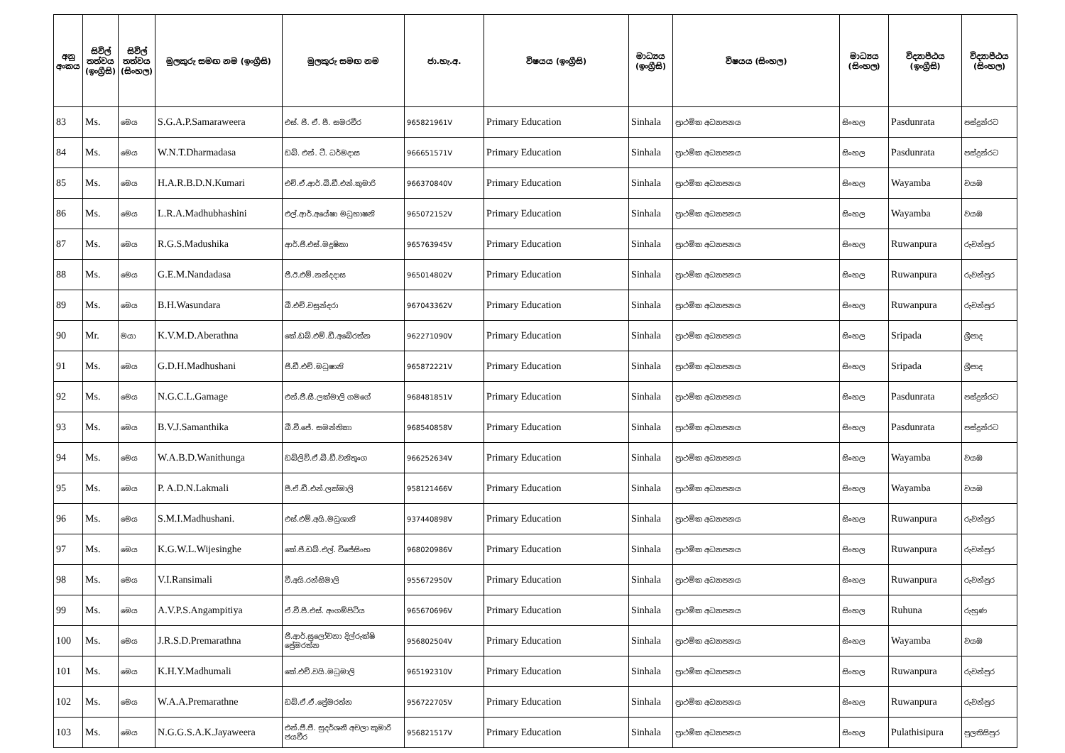| අනු අංකය | සිවිල් තත්වය (ඉංග්‍රීසි) | සිවිල් තත්වය (සිංහල) | මුලකුරු සමඟ නම (ඉංග්‍රීසි) | මුලකුරු සමඟ නම | ජා.හැ.අ. | විෂයය (ඉංග්‍රීසි) | මාධ්‍යය (ඉංග්‍රීසි) | විෂයය (සිංහල) | මාධ්‍යය (සිංහල) | විද්‍යාපීඨය (ඉංග්‍රීසි) | විද්‍යාපීඨය (සිංහල) |
| --- | --- | --- | --- | --- | --- | --- | --- | --- | --- | --- | --- |
| 83 | Ms. | මෙය | S.G.A.P.Samaraweera | එස්. ජී. ඒ. පී. සමරවීර | 965821961V | Primary Education | Sinhala | ප්‍රාථමික අධ්‍යාපනය | සිංහල | Pasdunrata | පස්දුන්රට |
| 84 | Ms. | මෙය | W.N.T.Dharmadasa | ඩබ්. එන්. ටී. ධර්මදාස | 966651571V | Primary Education | Sinhala | ප්‍රාථමික අධ්‍යාපනය | සිංහල | Pasdunrata | පස්දුන්රට |
| 85 | Ms. | මෙය | H.A.R.B.D.N.Kumari | එච්.ඒ.ආර්.බී.ඩී.එන්.කුමාරි | 966370840V | Primary Education | Sinhala | ප්‍රාථමික අධ්‍යාපනය | සිංහල | Wayamba | වයඹ |
| 86 | Ms. | මෙය | L.R.A.Madhubhashini | එල්.ආර්.අයේෂා මධුභාෂනි | 965072152V | Primary Education | Sinhala | ප්‍රාථමික අධ්‍යාපනය | සිංහල | Wayamba | වයඹ |
| 87 | Ms. | මෙය | R.G.S.Madushika | ආර්.ජී.එස්.මදුෂිකා | 965763945V | Primary Education | Sinhala | ප්‍රාථමික අධ්‍යාපනය | සිංහල | Ruwanpura | රුවන්පුර |
| 88 | Ms. | මෙය | G.E.M.Nandadasa | ජී.ඊ.එම්.නන්දදාස | 965014802V | Primary Education | Sinhala | ප්‍රාථමික අධ්‍යාපනය | සිංහල | Ruwanpura | රුවන්පුර |
| 89 | Ms. | මෙය | B.H.Wasundara | බී.එච්.වසුන්දරා | 967043362V | Primary Education | Sinhala | ප්‍රාථමික අධ්‍යාපනය | සිංහල | Ruwanpura | රුවන්පුර |
| 90 | Mr. | මයා | K.V.M.D.Aberathna | කේ.ඩබ්.එම්.ඩී.අබේරත්න | 962271090V | Primary Education | Sinhala | ප්‍රාථමික අධ්‍යාපනය | සිංහල | Sripada | ශ්‍රීපාද |
| 91 | Ms. | මෙය | G.D.H.Madhushani | ජී.ඩී.එච්.මධුෂානි | 965872221V | Primary Education | Sinhala | ප්‍රාථමික අධ්‍යාපනය | සිංහල | Sripada | ශ්‍රීපාද |
| 92 | Ms. | මෙය | N.G.C.L.Gamage | එන්.ජී.සී.ලක්මාලි ගමගේ | 968481851V | Primary Education | Sinhala | ප්‍රාථමික අධ්‍යාපනය | සිංහල | Pasdunrata | පස්දුන්රට |
| 93 | Ms. | මෙය | B.V.J.Samanthika | බී.වී.ජේ. සමන්තිකා | 968540858V | Primary Education | Sinhala | ප්‍රාථමික අධ්‍යාපනය | සිංහල | Pasdunrata | පස්දුන්රට |
| 94 | Ms. | මෙය | W.A.B.D.Wanithunga | ඩබ්ලිව්.ඒ.බී.ඩී.වනිතුංග | 966252634V | Primary Education | Sinhala | ප්‍රාථමික අධ්‍යාපනය | සිංහල | Wayamba | වයඹ |
| 95 | Ms. | මෙය | P. A.D.N.Lakmali | පී.ඒ.ඩී.එන්.ලක්මාලි | 958121466V | Primary Education | Sinhala | ප්‍රාථමික අධ්‍යාපනය | සිංහල | Wayamba | වයඹ |
| 96 | Ms. | මෙය | S.M.I.Madhushani. | එස්.එම්.අයි.මධුශානි | 937440898V | Primary Education | Sinhala | ප්‍රාථමික අධ්‍යාපනය | සිංහල | Ruwanpura | රුවන්පුර |
| 97 | Ms. | මෙය | K.G.W.L.Wijesinghe | කේ.ජී.ඩබ්.එල්. විජේසිංහ | 968020986V | Primary Education | Sinhala | ප්‍රාථමික අධ්‍යාපනය | සිංහල | Ruwanpura | රුවන්පුර |
| 98 | Ms. | මෙය | V.I.Ransimali | වී.අයි.රන්සිමාලි | 955672950V | Primary Education | Sinhala | ප්‍රාථමික අධ්‍යාපනය | සිංහල | Ruwanpura | රුවන්පුර |
| 99 | Ms. | මෙය | A.V.P.S.Angampitiya | ඒ.වී.පී.එස්. අංගම්පිටිය | 965670696V | Primary Education | Sinhala | ප්‍රාථමික අධ්‍යාපනය | සිංහල | Ruhuna | රුහුණ |
| 100 | Ms. | මෙය | J.R.S.D.Premarathna | ජී.ආර්.සුලෝචනා දිල්රුක්ෂි ප්‍රේමරත්න | 956802504V | Primary Education | Sinhala | ප්‍රාථමික අධ්‍යාපනය | සිංහල | Wayamba | වයඹ |
| 101 | Ms. | මෙය | K.H.Y.Madhumali | කේ.එච්.වයි.මධුමාලි | 965192310V | Primary Education | Sinhala | ප්‍රාථමික අධ්‍යාපනය | සිංහල | Ruwanpura | රුවන්පුර |
| 102 | Ms. | මෙය | W.A.A.Premarathne | ඩබ්.ඒ.ඒ.ප්‍රේමරත්න | 956722705V | Primary Education | Sinhala | ප්‍රාථමික අධ්‍යාපනය | සිංහල | Ruwanpura | රුවන්පුර |
| 103 | Ms. | මෙය | N.G.G.S.A.K.Jayaweera | එන්.ජී.ජී. සුදර්ශනී අචලා කුමාරි ජයවීර | 956821517V | Primary Education | Sinhala | ප්‍රාථමික අධ්‍යාපනය | සිංහල | Pulathisipura | පුලතිසිපුර |